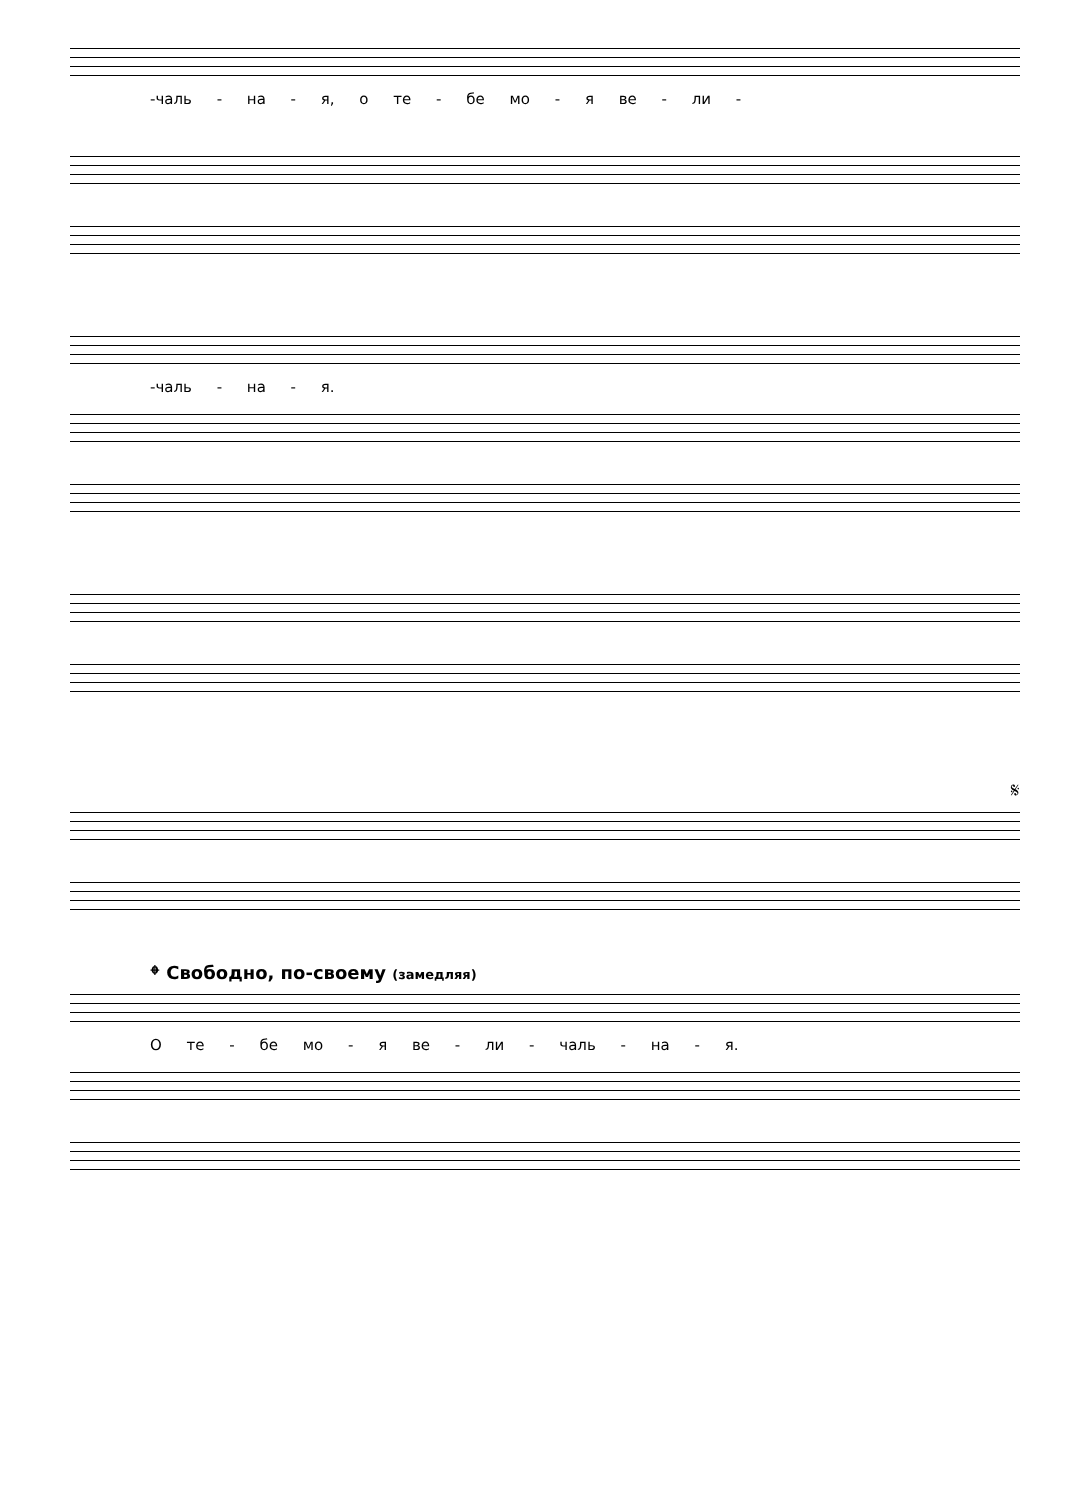-чаль - на - я, о те - бе мо - я ве - ли -
-чаль - на - я.
𝄋
𝄌 Свободно, по-своему (замедляя)
О те - бе мо - я ве - ли - чаль - на - я.